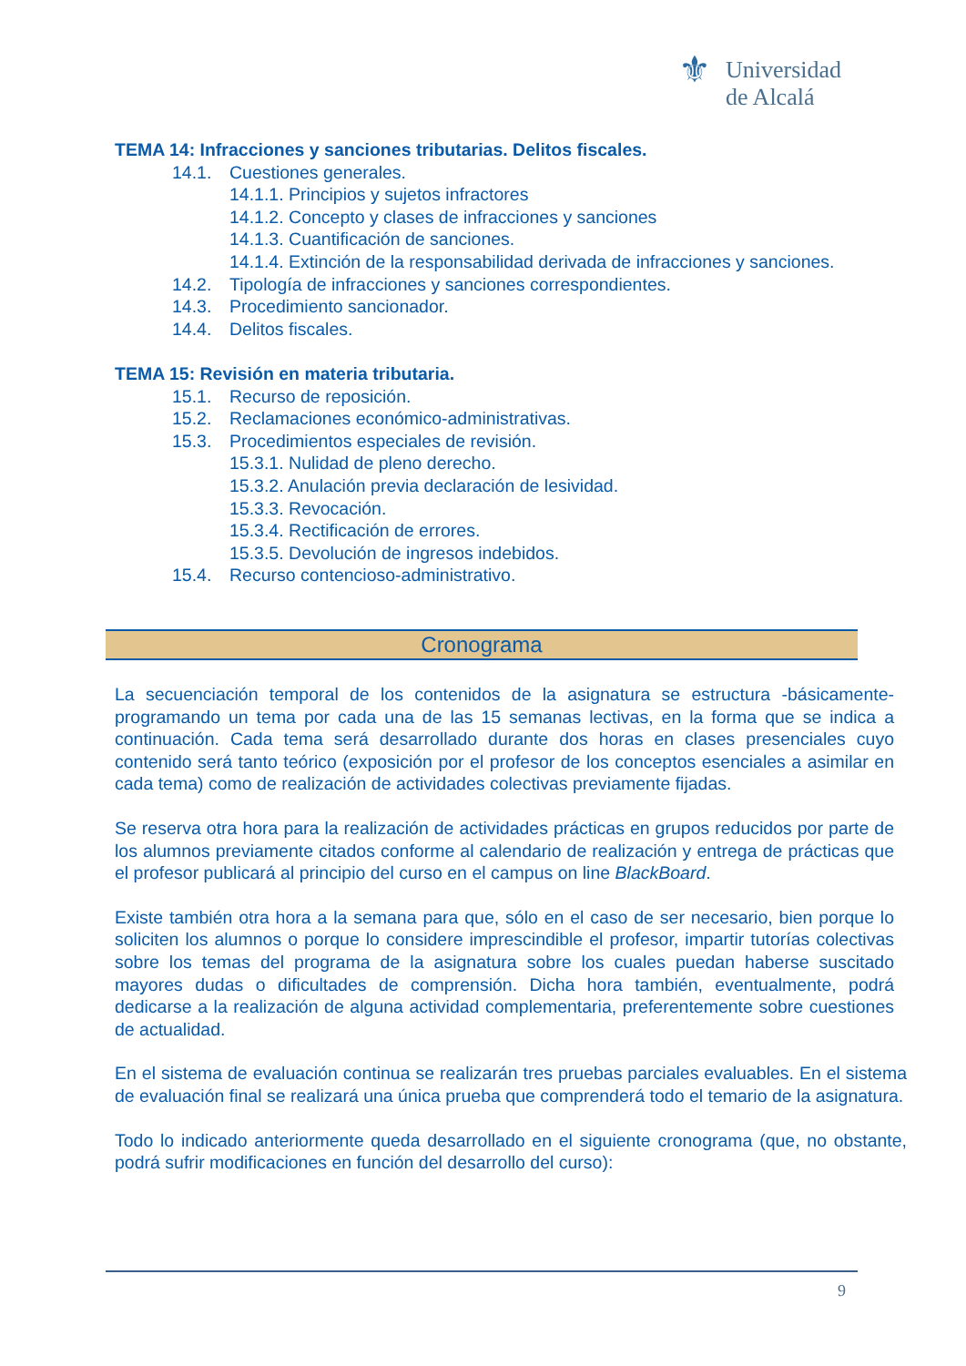⚜ Universidad
de Alcalá
TEMA 14: Infracciones y sanciones tributarias. Delitos fiscales.
14.1. Cuestiones generales.
14.1.1. Principios y sujetos infractores
14.1.2. Concepto y clases de infracciones y sanciones
14.1.3. Cuantificación de sanciones.
14.1.4. Extinción de la responsabilidad derivada de infracciones y sanciones.
14.2. Tipología de infracciones y sanciones correspondientes.
14.3. Procedimiento sancionador.
14.4. Delitos fiscales.
TEMA 15: Revisión en materia tributaria.
15.1. Recurso de reposición.
15.2. Reclamaciones económico-administrativas.
15.3. Procedimientos especiales de revisión.
15.3.1. Nulidad de pleno derecho.
15.3.2. Anulación previa declaración de lesividad.
15.3.3. Revocación.
15.3.4. Rectificación de errores.
15.3.5. Devolución de ingresos indebidos.
15.4. Recurso contencioso-administrativo.
Cronograma
La secuenciación temporal de los contenidos de la asignatura se estructura -básicamente- programando un tema por cada una de las 15 semanas lectivas, en la forma que se indica a continuación. Cada tema será desarrollado durante dos horas en clases presenciales cuyo contenido será tanto teórico (exposición por el profesor de los conceptos esenciales a asimilar en cada tema) como de realización de actividades colectivas previamente fijadas.
Se reserva otra hora para la realización de actividades prácticas en grupos reducidos por parte de los alumnos previamente citados conforme al calendario de realización y entrega de prácticas que el profesor publicará al principio del curso en el campus on line BlackBoard.
Existe también otra hora a la semana para que, sólo en el caso de ser necesario, bien porque lo soliciten los alumnos o porque lo considere imprescindible el profesor, impartir tutorías colectivas sobre los temas del programa de la asignatura sobre los cuales puedan haberse suscitado mayores dudas o dificultades de comprensión. Dicha hora también, eventualmente, podrá dedicarse a la realización de alguna actividad complementaria, preferentemente sobre cuestiones de actualidad.
En el sistema de evaluación continua se realizarán tres pruebas parciales evaluables. En el sistema de evaluación final se realizará una única prueba que comprenderá todo el temario de la asignatura.
Todo lo indicado anteriormente queda desarrollado en el siguiente cronograma (que, no obstante, podrá sufrir modificaciones en función del desarrollo del curso):
9